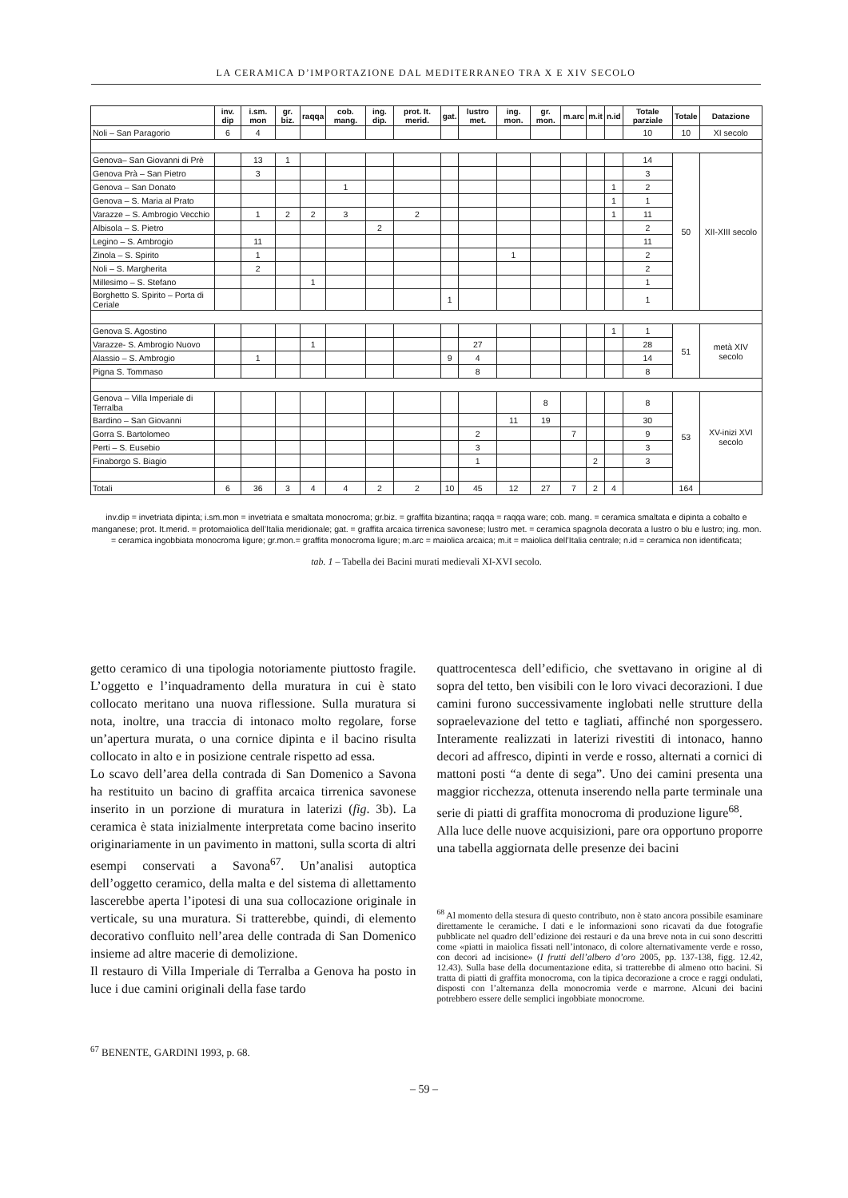LA CERAMICA D’IMPORTAZIONE DAL MEDITERRANEO TRA X E XIV SECOLO
| | inv. dip | i.sm. mon | gr. biz. | raqqa | cob. mang. | ing. dip. | prot. It. merid. | gat. | lustro met. | ing. mon. | gr. mon. | m.arc | m.it | n.id | Totale parziale | Totale | Datazione |
| --- | --- | --- | --- | --- | --- | --- | --- | --- | --- | --- | --- | --- | --- | --- | --- | --- | --- |
| Noli – San Paragorio | 6 | 4 | | | | | | | | | | | | | 10 | 10 | XI secolo |
| Genova– San Giovanni di Prè | | 13 | 1 | | | | | | | | | | | | 14 | 50 | XII-XIII secolo |
| Genova Prà – San Pietro | | 3 | | | | | | | | | | | | | 3 | | |
| Genova – San Donato | | | | | 1 | | | | | | | | | 1 | 2 | | |
| Genova – S. Maria al Prato | | | | | | | | | | | | | | 1 | 1 | | |
| Varazze – S. Ambrogio Vecchio | | 1 | 2 | 2 | 3 | | 2 | | | | | | | 1 | 11 | | |
| Albisola – S. Pietro | | | | | | 2 | | | | | | | | | 2 | | |
| Legino – S. Ambrogio | | 11 | | | | | | | | | | | | | 11 | | |
| Zinola – S. Spirito | | 1 | | | | | | | | 1 | | | | | 2 | | |
| Noli – S. Margherita | | 2 | | | | | | | | | | | | | 2 | | |
| Millesimo – S. Stefano | | | | 1 | | | | | | | | | | | 1 | | |
| Borghetto S. Spirito – Porta di Ceriale | | | | | | | | 1 | | | | | | | 1 | | |
| Genova S. Agostino | | | | | | | | | | | | | | 1 | 1 | 51 | metà XIV secolo |
| Varazze- S. Ambrogio Nuovo | | | | 1 | | | | | 27 | | | | | | 28 | | |
| Alassio – S. Ambrogio | | 1 | | | | | | 9 | 4 | | | | | | 14 | | |
| Pigna S. Tommaso | | | | | | | | | 8 | | | | | | 8 | | |
| Genova – Villa Imperiale di Terralba | | | | | | | | | | | 8 | | | | 8 | 53 | XV-inizi XVI secolo |
| Bardino – San Giovanni | | | | | | | | | | 11 | 19 | | | | 30 | | |
| Gorra S. Bartolomeo | | | | | | | | | 2 | | | 7 | | | 9 | | |
| Perti – S. Eusebio | | | | | | | | | 3 | | | | | | 3 | | |
| Finaborgo S. Biagio | | | | | | | | | 1 | | | | 2 | | 3 | | |
| Totali | 6 | 36 | 3 | 4 | 4 | 2 | 2 | 10 | 45 | 12 | 27 | 7 | 2 | 4 | | 164 | |
inv.dip = invetriata dipinta; i.sm.mon = invetriata e smaltata monocroma; gr.biz. = graffita bizantina; raqqa = raqqa ware; cob. mang. = ceramica smaltata e dipinta a cobalto e manganese; prot. It.merid. = protomaiolica dell’Italia meridionale; gat. = graffita arcaica tirrenica savonese; lustro met. = ceramica spagnola decorata a lustro o blu e lustro; ing. mon. = ceramica ingobbiata monocroma ligure; gr.mon.= graffita monocroma ligure; m.arc = maiolica arcaica; m.it = maiolica dell’Italia centrale; n.id = ceramica non identificata;
tab. 1 – Tabella dei Bacini murati medievali XI-XVI secolo.
getto ceramico di una tipologia notoriamente piuttosto fragile. L’oggetto e l’inquadramento della muratura in cui è stato collocato meritano una nuova riflessione. Sulla muratura si nota, inoltre, una traccia di intonaco molto regolare, forse un’apertura murata, o una cornice dipinta e il bacino risulta collocato in alto e in posizione centrale rispetto ad essa.
Lo scavo dell’area della contrada di San Domenico a Savona ha restituito un bacino di graffita arcaica tirrenica savonese inserito in un porzione di muratura in laterizi (fig. 3b). La ceramica è stata inizialmente interpretata come bacino inserito originariamente in un pavimento in mattoni, sulla scorta di altri esempi conservati a Savona<sup>67</sup>. Un’analisi autoptica dell’oggetto ceramico, della malta e del sistema di allettamento lascerebbe aperta l’ipotesi di una sua collocazione originale in verticale, su una muratura. Si tratterebbe, quindi, di elemento decorativo confluito nell’area delle contrada di San Domenico insieme ad altre macerie di demolizione.
Il restauro di Villa Imperiale di Terralba a Genova ha posto in luce i due camini originali della fase tardo
<sup>67</sup> BENENTE, GARDINI 1993, p. 68.
quattrocentesca dell’edificio, che svettavano in origine al di sopra del tetto, ben visibili con le loro vivaci decorazioni. I due camini furono successivamente inglobati nelle strutture della sopraelevazione del tetto e tagliati, affinché non sporgessero. Interamente realizzati in laterizi rivestiti di intonaco, hanno decori ad affresco, dipinti in verde e rosso, alternati a cornici di mattoni posti “a dente di sega”. Uno dei camini presenta una maggior ricchezza, ottenuta inserendo nella parte terminale una serie di piatti di graffita monocroma di produzione ligure<sup>68</sup>.
Alla luce delle nuove acquisizioni, pare ora opportuno proporre una tabella aggiornata delle presenze dei bacini
<sup>68</sup> Al momento della stesura di questo contributo, non è stato ancora possibile esaminare direttamente le ceramiche. I dati e le informazioni sono ricavati da due fotografie pubblicate nel quadro dell’edizione dei restauri e da una breve nota in cui sono descritti come «piatti in maiolica fissati nell’intonaco, di colore alternativamente verde e rosso, con decori ad incisione» (I frutti dell’albero d’oro 2005, pp. 137-138, figg. 12.42, 12.43). Sulla base della documentazione edita, si tratterebbe di almeno otto bacini. Si tratta di piatti di graffita monocroma, con la tipica decorazione a croce e raggi ondulati, disposti con l’alternanza della monocromia verde e marrone. Alcuni dei bacini potrebbero essere delle semplici ingobbiate monocrome.
– 59 –